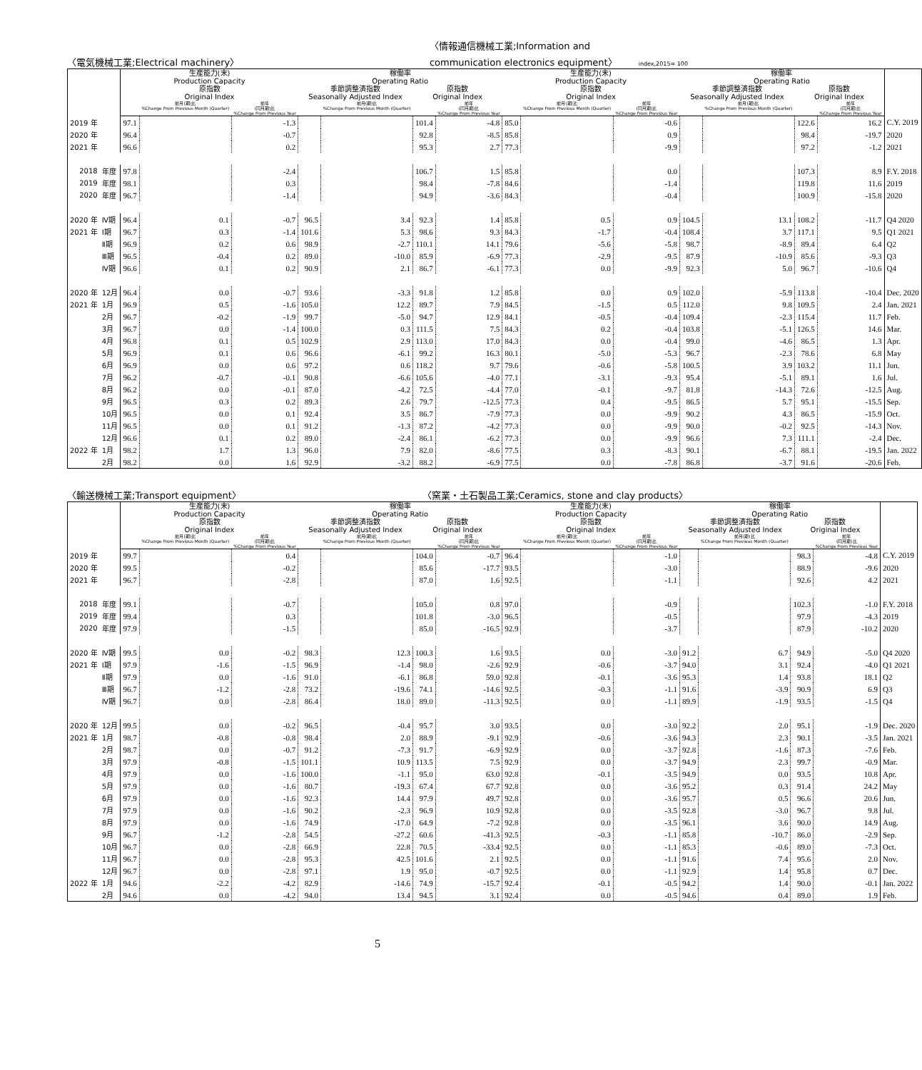〈電気機械工業;Electrical machinery〉
〈情報通信機械工業;Information and
communication electronics equipment〉 index,2015= 100
| | | 生産能力(末) Production Capacity | | | 稼働率 Operating Ratio | | | | 生産能力(末) Production Capacity | | | 稼働率 Operating Ratio | | | | |
| --- | --- | --- | --- | --- | --- | --- | --- | --- | --- | --- | --- | --- | --- | --- | --- | --- |
| | | 原指数 Original Index | | | 季節調整済指数 Seasonally Adjusted Index | | 原指数 Original Index | | 原指数 Original Index | | | 季節調整済指数 Seasonally Adjusted Index | | 原指数 Original Index | | |
| | | | 前月(期)比 %Change From Previous Month (Quarter) | 前年 (同月期)比 %Change From Previous Year | | 前月(期)比 %Change From Previous Month (Quarter) | | 前年 (同月期)比 %Change From Previous Year | | 前月(期)比 %Change From Previous Month (Quarter) | 前年 (同月期)比 %Change From Previous Year | | 前月(期)比 %Change From Previous Month (Quarter) | | 前年 (同月期)比 %Change From Previous Year | |
| 2019 年 | | 97.1 | | -1.3 | | | 101.4 | -4.8 | 85.0 | | -0.6 | | | 122.6 | 16.2 | C.Y. 2019 |
| 2020 年 | | 96.4 | | -0.7 | | | 92.8 | -8.5 | 85.8 | | 0.9 | | | 98.4 | -19.7 | 2020 |
| 2021 年 | | 96.6 | | 0.2 | | | 95.3 | 2.7 | 77.3 | | -9.9 | | | 97.2 | -1.2 | 2021 |
| 2018 | 年度 | 97.8 | | -2.4 | | | 106.7 | 1.5 | 85.8 | | 0.0 | | | 107.3 | 8.9 | F.Y. 2018 |
| 2019 | 年度 | 98.1 | | 0.3 | | | 98.4 | -7.8 | 84.6 | | -1.4 | | | 119.8 | 11.6 | 2019 |
| 2020 | 年度 | 96.7 | | -1.4 | | | 94.9 | -3.6 | 84.3 | | -0.4 | | | 100.9 | -15.8 | 2020 |
| 2020 年 | Ⅳ期 | 96.4 | 0.1 | -0.7 | 96.5 | 3.4 | 92.3 | 1.4 | 85.8 | 0.5 | 0.9 | 104.5 | 13.1 | 108.2 | -11.7 | Q4 2020 |
| 2021 年 | Ⅰ期 | 96.7 | 0.3 | -1.4 | 101.6 | 5.3 | 98.6 | 9.3 | 84.3 | -1.7 | -0.4 | 108.4 | 3.7 | 117.1 | 9.5 | Q1 2021 |
| | Ⅱ期 | 96.9 | 0.2 | 0.6 | 98.9 | -2.7 | 110.1 | 14.1 | 79.6 | -5.6 | -5.8 | 98.7 | -8.9 | 89.4 | 6.4 | Q2 |
| | Ⅲ期 | 96.5 | -0.4 | 0.2 | 89.0 | -10.0 | 85.9 | -6.9 | 77.3 | -2.9 | -9.5 | 87.9 | -10.9 | 85.6 | -9.3 | Q3 |
| | Ⅳ期 | 96.6 | 0.1 | 0.2 | 90.9 | 2.1 | 86.7 | -6.1 | 77.3 | 0.0 | -9.9 | 92.3 | 5.0 | 96.7 | -10.6 | Q4 |
| 2020 年 | 12月 | 96.4 | 0.0 | -0.7 | 93.6 | -3.3 | 91.8 | 1.2 | 85.8 | 0.0 | 0.9 | 102.0 | -5.9 | 113.8 | -10.4 | Dec. 2020 |
| 2021 年 | 1月 | 96.9 | 0.5 | -1.6 | 105.0 | 12.2 | 89.7 | 7.9 | 84.5 | -1.5 | 0.5 | 112.0 | 9.8 | 109.5 | 2.4 | Jan. 2021 |
| | 2月 | 96.7 | -0.2 | -1.9 | 99.7 | -5.0 | 94.7 | 12.9 | 84.1 | -0.5 | -0.4 | 109.4 | -2.3 | 115.4 | 11.7 | Feb. |
| | 3月 | 96.7 | 0.0 | -1.4 | 100.0 | 0.3 | 111.5 | 7.5 | 84.3 | 0.2 | -0.4 | 103.8 | -5.1 | 126.5 | 14.6 | Mar. |
| | 4月 | 96.8 | 0.1 | 0.5 | 102.9 | 2.9 | 113.0 | 17.0 | 84.3 | 0.0 | -0.4 | 99.0 | -4.6 | 86.5 | 1.3 | Apr. |
| | 5月 | 96.9 | 0.1 | 0.6 | 96.6 | -6.1 | 99.2 | 16.3 | 80.1 | -5.0 | -5.3 | 96.7 | -2.3 | 78.6 | 6.8 | May |
| | 6月 | 96.9 | 0.0 | 0.6 | 97.2 | 0.6 | 118.2 | 9.7 | 79.6 | -0.6 | -5.8 | 100.5 | 3.9 | 103.2 | 11.1 | Jun. |
| | 7月 | 96.2 | -0.7 | -0.1 | 90.8 | -6.6 | 105.6 | -4.0 | 77.1 | -3.1 | -9.3 | 95.4 | -5.1 | 89.1 | 1.6 | Jul. |
| | 8月 | 96.2 | 0.0 | -0.1 | 87.0 | -4.2 | 72.5 | -4.4 | 77.0 | -0.1 | -9.7 | 81.8 | -14.3 | 72.6 | -12.5 | Aug. |
| | 9月 | 96.5 | 0.3 | 0.2 | 89.3 | 2.6 | 79.7 | -12.5 | 77.3 | 0.4 | -9.5 | 86.5 | 5.7 | 95.1 | -15.5 | Sep. |
| | 10月 | 96.5 | 0.0 | 0.1 | 92.4 | 3.5 | 86.7 | -7.9 | 77.3 | 0.0 | -9.9 | 90.2 | 4.3 | 86.5 | -15.9 | Oct. |
| | 11月 | 96.5 | 0.0 | 0.1 | 91.2 | -1.3 | 87.2 | -4.2 | 77.3 | 0.0 | -9.9 | 90.0 | -0.2 | 92.5 | -14.3 | Nov. |
| | 12月 | 96.6 | 0.1 | 0.2 | 89.0 | -2.4 | 86.1 | -6.2 | 77.3 | 0.0 | -9.9 | 96.6 | 7.3 | 111.1 | -2.4 | Dec. |
| 2022 年 | 1月 | 98.2 | 1.7 | 1.3 | 96.0 | 7.9 | 82.0 | -8.6 | 77.5 | 0.3 | -8.3 | 90.1 | -6.7 | 88.1 | -19.5 | Jan. 2022 |
| | 2月 | 98.2 | 0.0 | 1.6 | 92.9 | -3.2 | 88.2 | -6.9 | 77.5 | 0.0 | -7.8 | 86.8 | -3.7 | 91.6 | -20.6 | Feb. |
〈輸送機械工業;Transport equipment〉
〈窯業・土石製品工業;Ceramics, stone and clay products〉
| | | 生産能力(末) Production Capacity | | | 稼働率 Operating Ratio | | | | 生産能力(末) Production Capacity | | | 稼働率 Operating Ratio | | | | |
| --- | --- | --- | --- | --- | --- | --- | --- | --- | --- | --- | --- | --- | --- | --- | --- | --- |
| | | 原指数 Original Index | | | 季節調整済指数 Seasonally Adjusted Index | | 原指数 Original Index | | 原指数 Original Index | | | 季節調整済指数 Seasonally Adjusted Index | | 原指数 Original Index | | |
| | | | 前月(期)比 %Change From Previous Month (Quarter) | 前年 (同月期)比 %Change From Previous Year | | 前月(期)比 %Change From Previous Month (Quarter) | | 前年 (同月期)比 %Change From Previous Year | | 前月(期)比 %Change From Previous Month (Quarter) | 前年 (同月期)比 %Change From Previous Year | | 前月(期)比 %Change From Previous Month (Quarter) | | 前年 (同月期)比 %Change From Previous Year | |
| 2019 年 | | 99.7 | | 0.4 | | | 104.0 | -0.7 | 96.4 | | -1.0 | | | 98.3 | -4.8 | C.Y. 2019 |
| 2020 年 | | 99.5 | | -0.2 | | | 85.6 | -17.7 | 93.5 | | -3.0 | | | 88.9 | -9.6 | 2020 |
| 2021 年 | | 96.7 | | -2.8 | | | 87.0 | 1.6 | 92.5 | | -1.1 | | | 92.6 | 4.2 | 2021 |
| 2018 | 年度 | 99.1 | | -0.7 | | | 105.0 | 0.8 | 97.0 | | -0.9 | | | 102.3 | -1.0 | F.Y. 2018 |
| 2019 | 年度 | 99.4 | | 0.3 | | | 101.8 | -3.0 | 96.5 | | -0.5 | | | 97.9 | -4.3 | 2019 |
| 2020 | 年度 | 97.9 | | -1.5 | | | 85.0 | -16.5 | 92.9 | | -3.7 | | | 87.9 | -10.2 | 2020 |
| 2020 年 | Ⅳ期 | 99.5 | 0.0 | -0.2 | 98.3 | 12.3 | 100.3 | 1.6 | 93.5 | 0.0 | -3.0 | 91.2 | 6.7 | 94.9 | -5.0 | Q4 2020 |
| 2021 年 | Ⅰ期 | 97.9 | -1.6 | -1.5 | 96.9 | -1.4 | 98.0 | -2.6 | 92.9 | -0.6 | -3.7 | 94.0 | 3.1 | 92.4 | -4.0 | Q1 2021 |
| | Ⅱ期 | 97.9 | 0.0 | -1.6 | 91.0 | -6.1 | 86.8 | 59.0 | 92.8 | -0.1 | -3.6 | 95.3 | 1.4 | 93.8 | 18.1 | Q2 |
| | Ⅲ期 | 96.7 | -1.2 | -2.8 | 73.2 | -19.6 | 74.1 | -14.6 | 92.5 | -0.3 | -1.1 | 91.6 | -3.9 | 90.9 | 6.9 | Q3 |
| | Ⅳ期 | 96.7 | 0.0 | -2.8 | 86.4 | 18.0 | 89.0 | -11.3 | 92.5 | 0.0 | -1.1 | 89.9 | -1.9 | 93.5 | -1.5 | Q4 |
| 2020 年 | 12月 | 99.5 | 0.0 | -0.2 | 96.5 | -0.4 | 95.7 | 3.0 | 93.5 | 0.0 | -3.0 | 92.2 | 2.0 | 95.1 | -1.9 | Dec. 2020 |
| 2021 年 | 1月 | 98.7 | -0.8 | -0.8 | 98.4 | 2.0 | 88.9 | -9.1 | 92.9 | -0.6 | -3.6 | 94.3 | 2.3 | 90.1 | -3.5 | Jan. 2021 |
| | 2月 | 98.7 | 0.0 | -0.7 | 91.2 | -7.3 | 91.7 | -6.9 | 92.9 | 0.0 | -3.7 | 92.8 | -1.6 | 87.3 | -7.6 | Feb. |
| | 3月 | 97.9 | -0.8 | -1.5 | 101.1 | 10.9 | 113.5 | 7.5 | 92.9 | 0.0 | -3.7 | 94.9 | 2.3 | 99.7 | -0.9 | Mar. |
| | 4月 | 97.9 | 0.0 | -1.6 | 100.0 | -1.1 | 95.0 | 63.0 | 92.8 | -0.1 | -3.5 | 94.9 | 0.0 | 93.5 | 10.8 | Apr. |
| | 5月 | 97.9 | 0.0 | -1.6 | 80.7 | -19.3 | 67.4 | 67.7 | 92.8 | 0.0 | -3.6 | 95.2 | 0.3 | 91.4 | 24.2 | May |
| | 6月 | 97.9 | 0.0 | -1.6 | 92.3 | 14.4 | 97.9 | 49.7 | 92.8 | 0.0 | -3.6 | 95.7 | 0.5 | 96.6 | 20.6 | Jun. |
| | 7月 | 97.9 | 0.0 | -1.6 | 90.2 | -2.3 | 96.9 | 10.9 | 92.8 | 0.0 | -3.5 | 92.8 | -3.0 | 96.7 | 9.8 | Jul. |
| | 8月 | 97.9 | 0.0 | -1.6 | 74.9 | -17.0 | 64.9 | -7.2 | 92.8 | 0.0 | -3.5 | 96.1 | 3.6 | 90.0 | 14.9 | Aug. |
| | 9月 | 96.7 | -1.2 | -2.8 | 54.5 | -27.2 | 60.6 | -41.3 | 92.5 | -0.3 | -1.1 | 85.8 | -10.7 | 86.0 | -2.9 | Sep. |
| | 10月 | 96.7 | 0.0 | -2.8 | 66.9 | 22.8 | 70.5 | -33.4 | 92.5 | 0.0 | -1.1 | 85.3 | -0.6 | 89.0 | -7.3 | Oct. |
| | 11月 | 96.7 | 0.0 | -2.8 | 95.3 | 42.5 | 101.6 | 2.1 | 92.5 | 0.0 | -1.1 | 91.6 | 7.4 | 95.6 | 2.0 | Nov. |
| | 12月 | 96.7 | 0.0 | -2.8 | 97.1 | 1.9 | 95.0 | -0.7 | 92.5 | 0.0 | -1.1 | 92.9 | 1.4 | 95.8 | 0.7 | Dec. |
| 2022 年 | 1月 | 94.6 | -2.2 | -4.2 | 82.9 | -14.6 | 74.9 | -15.7 | 92.4 | -0.1 | -0.5 | 94.2 | 1.4 | 90.0 | -0.1 | Jan. 2022 |
| | 2月 | 94.6 | 0.0 | -4.2 | 94.0 | 13.4 | 94.5 | 3.1 | 92.4 | 0.0 | -0.5 | 94.6 | 0.4 | 89.0 | 1.9 | Feb. |
5